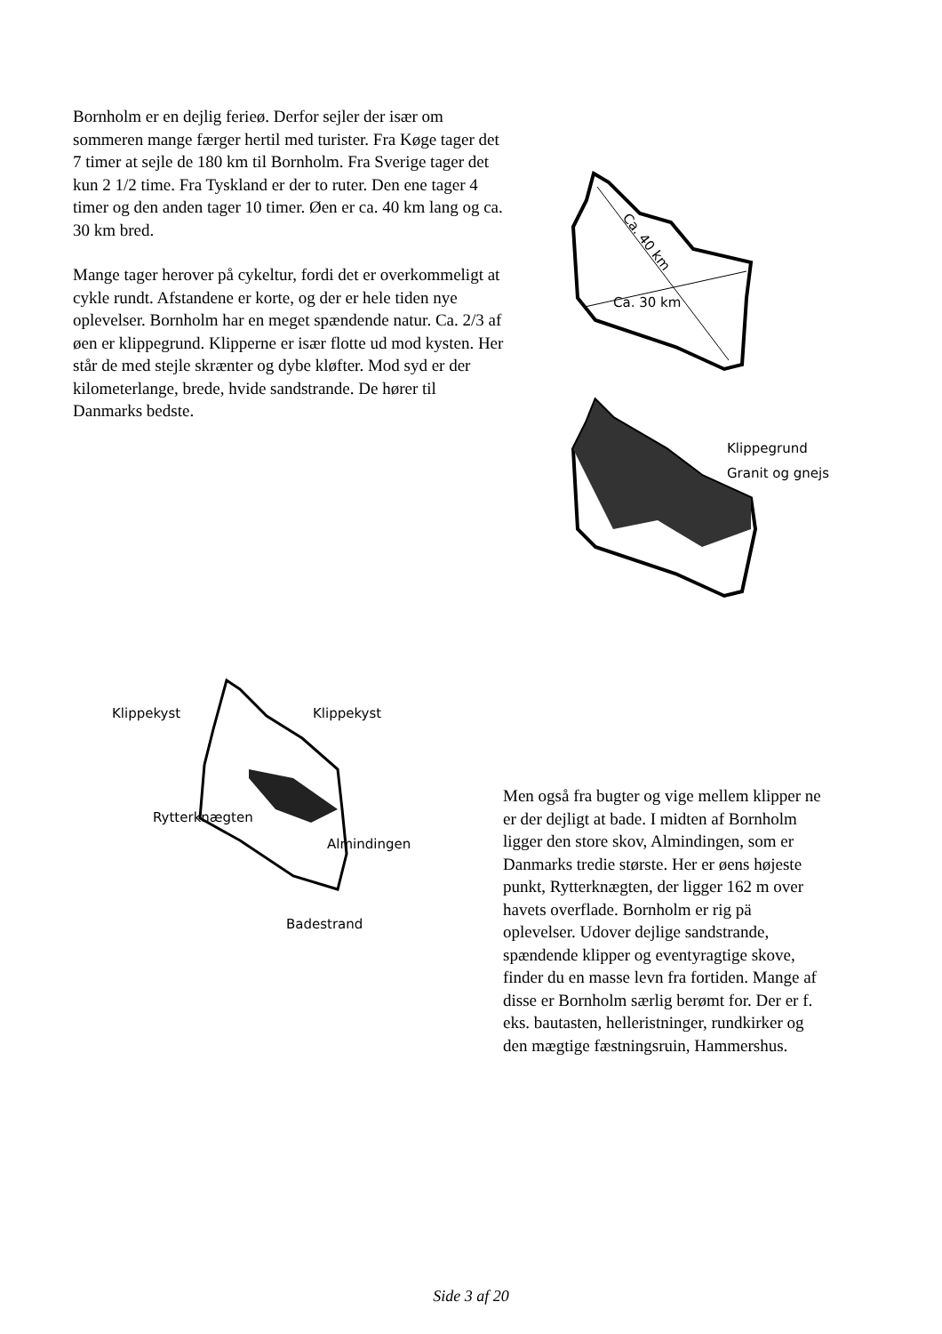Bornholm er en dejlig ferieø. Derfor sejler der især om sommeren mange færger hertil med turister. Fra Køge tager det 7 timer at sejle de 180 km til Bornholm. Fra Sverige tager det kun 2 1/2 time. Fra Tyskland er der to ruter. Den ene tager 4 timer og den anden tager 10 timer. Øen er ca. 40 km lang og ca. 30 km bred.
Mange tager herover på cykeltur, fordi det er overkommeligt at cykle rundt. Afstandene er korte, og der er hele tiden nye oplevelser. Bornholm har en meget spændende natur. Ca. 2/3 af øen er klippegrund. Klipperne er især flotte ud mod kysten. Her står de med stejle skrænter og dybe kløfter. Mod syd er der kilometerlange, brede, hvide sandstrande. De hører til Danmarks bedste.
Ca. 30 km
Ca. 40 km
Klippegrund
Granit og gnejs
Klippekyst Klippekyst
Rytterknægten
Almindingen
Badestrand
Men også fra bugter og vige mellem klipper ne er der dejligt at bade. I midten af Bornholm ligger den store skov, Almindingen, som er Danmarks tredie største. Her er øens højeste punkt, Rytterknægten, der ligger 162 m over havets overflade. Bornholm er rig pä oplevelser. Udover dejlige sandstrande, spændende klipper og eventyragtige skove, finder du en masse levn fra fortiden. Mange af disse er Bornholm særlig berømt for. Der er f. eks. bautasten, helleristninger, rundkirker og den mægtige fæstningsruin, Hammershus.
Side 3 af 20